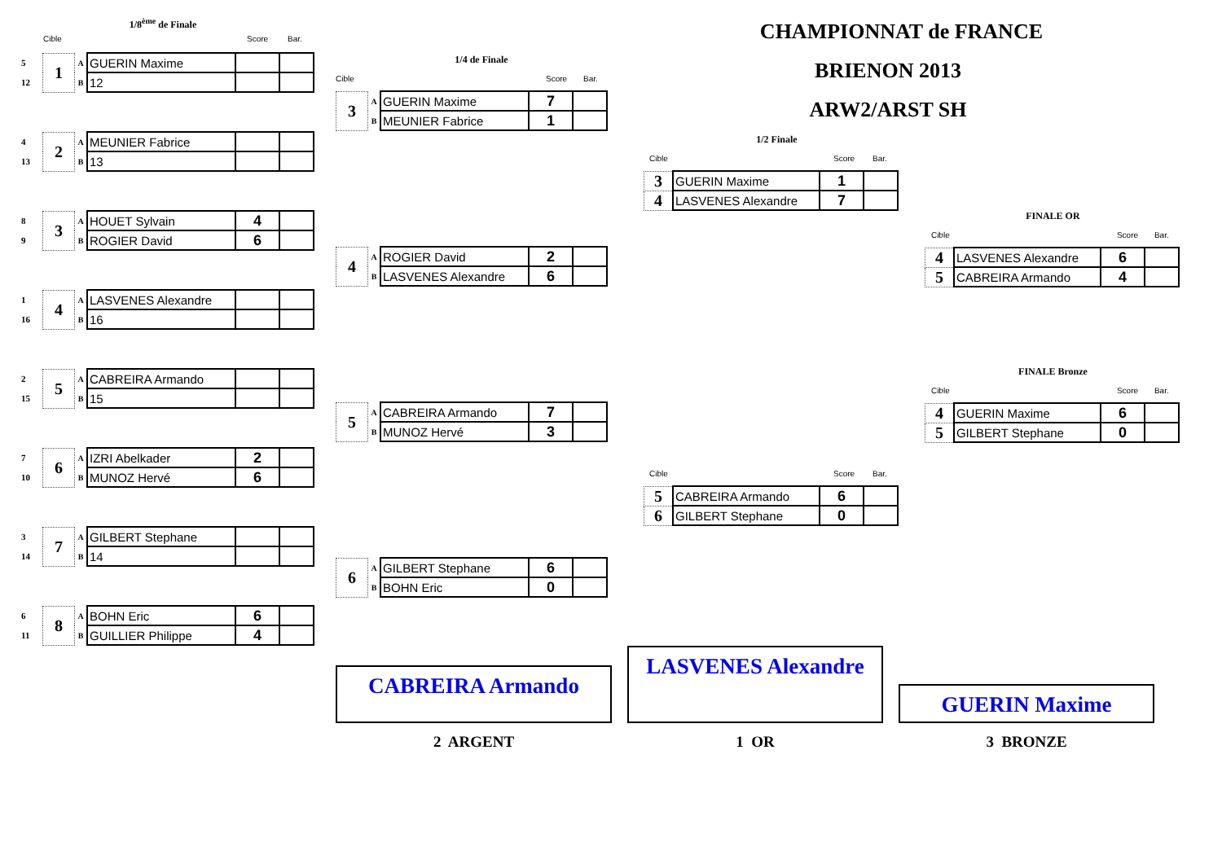1/8<sup>ème</sup> de Finale
Cible Score Bar.
| 5 | 1 | A | GUERIN Maxime | | |
| 12 | | B | 12 | | |
| 4 | 2 | A | MEUNIER Fabrice | | |
| 13 | | B | 13 | | |
| 8 | 3 | A | HOUET Sylvain | 4 | |
| 9 | | B | ROGIER David | 6 | |
| 1 | 4 | A | LASVENES Alexandre | | |
| 16 | | B | 16 | | |
| 2 | 5 | A | CABREIRA Armando | | |
| 15 | | B | 15 | | |
| 7 | 6 | A | IZRI Abelkader | 2 | |
| 10 | | B | MUNOZ Hervé | 6 | |
| 3 | 7 | A | GILBERT Stephane | | |
| 14 | | B | 14 | | |
| 6 | 8 | A | BOHN Eric | 6 | |
| 11 | | B | GUILLIER Philippe | 4 | |
1/4 de Finale
Cible Score Bar.
| 3 | A | GUERIN Maxime | 7 | |
| | B | MEUNIER Fabrice | 1 | |
| 4 | A | ROGIER David | 2 | |
| | B | LASVENES Alexandre | 6 | |
| 5 | A | CABREIRA Armando | 7 | |
| | B | MUNOZ Hervé | 3 | |
| 6 | A | GILBERT Stephane | 6 | |
| | B | BOHN Eric | 0 | |
CHAMPIONNAT de FRANCE
BRIENON 2013
ARW2/ARST SH
1/2 Finale
Cible Score Bar.
| 3 | GUERIN Maxime | 1 | |
| 4 | LASVENES Alexandre | 7 | |
Cible Score Bar.
| 5 | CABREIRA Armando | 6 | |
| 6 | GILBERT Stephane | 0 | |
FINALE OR
Cible Score Bar.
| 4 | LASVENES Alexandre | 6 | |
| 5 | CABREIRA Armando | 4 | |
FINALE Bronze
Cible Score Bar.
| 4 | GUERIN Maxime | 6 | |
| 5 | GILBERT Stephane | 0 | |
CABREIRA Armando
LASVENES Alexandre
GUERIN Maxime
2 ARGENT 1 OR 3 BRONZE